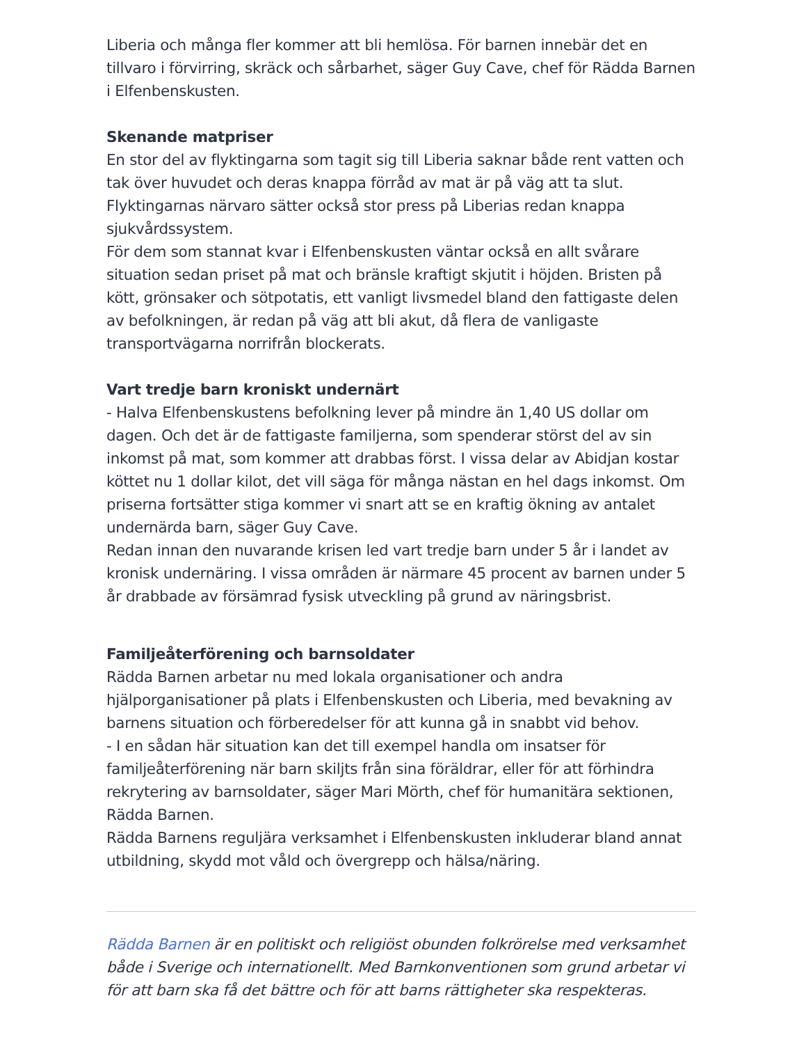Liberia och många fler kommer att bli hemlösa. För barnen innebär det en tillvaro i förvirring, skräck och sårbarhet, säger Guy Cave, chef för Rädda Barnen i Elfenbenskusten.
Skenande matpriser
En stor del av flyktingarna som tagit sig till Liberia saknar både rent vatten och tak över huvudet och deras knappa förråd av mat är på väg att ta slut. Flyktingarnas närvaro sätter också stor press på Liberias redan knappa sjukvårdssystem.
För dem som stannat kvar i Elfenbenskusten väntar också en allt svårare situation sedan priset på mat och bränsle kraftigt skjutit i höjden. Bristen på kött, grönsaker och sötpotatis, ett vanligt livsmedel bland den fattigaste delen av befolkningen, är redan på väg att bli akut, då flera de vanligaste transportvägarna norrifrån blockerats.
Vart tredje barn kroniskt undernärt
- Halva Elfenbenskustens befolkning lever på mindre än 1,40 US dollar om dagen. Och det är de fattigaste familjerna, som spenderar störst del av sin inkomst på mat, som kommer att drabbas först. I vissa delar av Abidjan kostar köttet nu 1 dollar kilot, det vill säga för många nästan en hel dags inkomst. Om priserna fortsätter stiga kommer vi snart att se en kraftig ökning av antalet undernärda barn, säger Guy Cave.
Redan innan den nuvarande krisen led vart tredje barn under 5 år i landet av kronisk undernäring. I vissa områden är närmare 45 procent av barnen under 5 år drabbade av försämrad fysisk utveckling på grund av näringsbrist.
Familjeåterförening och barnsoldater
Rädda Barnen arbetar nu med lokala organisationer och andra hjälporganisationer på plats i Elfenbenskusten och Liberia, med bevakning av barnens situation och förberedelser för att kunna gå in snabbt vid behov.
- I en sådan här situation kan det till exempel handla om insatser för familjeåterförening när barn skiljts från sina föräldrar, eller för att förhindra rekrytering av barnsoldater, säger Mari Mörth, chef för humanitära sektionen, Rädda Barnen.
Rädda Barnens reguljära verksamhet i Elfenbenskusten inkluderar bland annat utbildning, skydd mot våld och övergrepp och hälsa/näring.
Rädda Barnen är en politiskt och religiöst obunden folkrörelse med verksamhet både i Sverige och internationellt. Med Barnkonventionen som grund arbetar vi för att barn ska få det bättre och för att barns rättigheter ska respekteras.